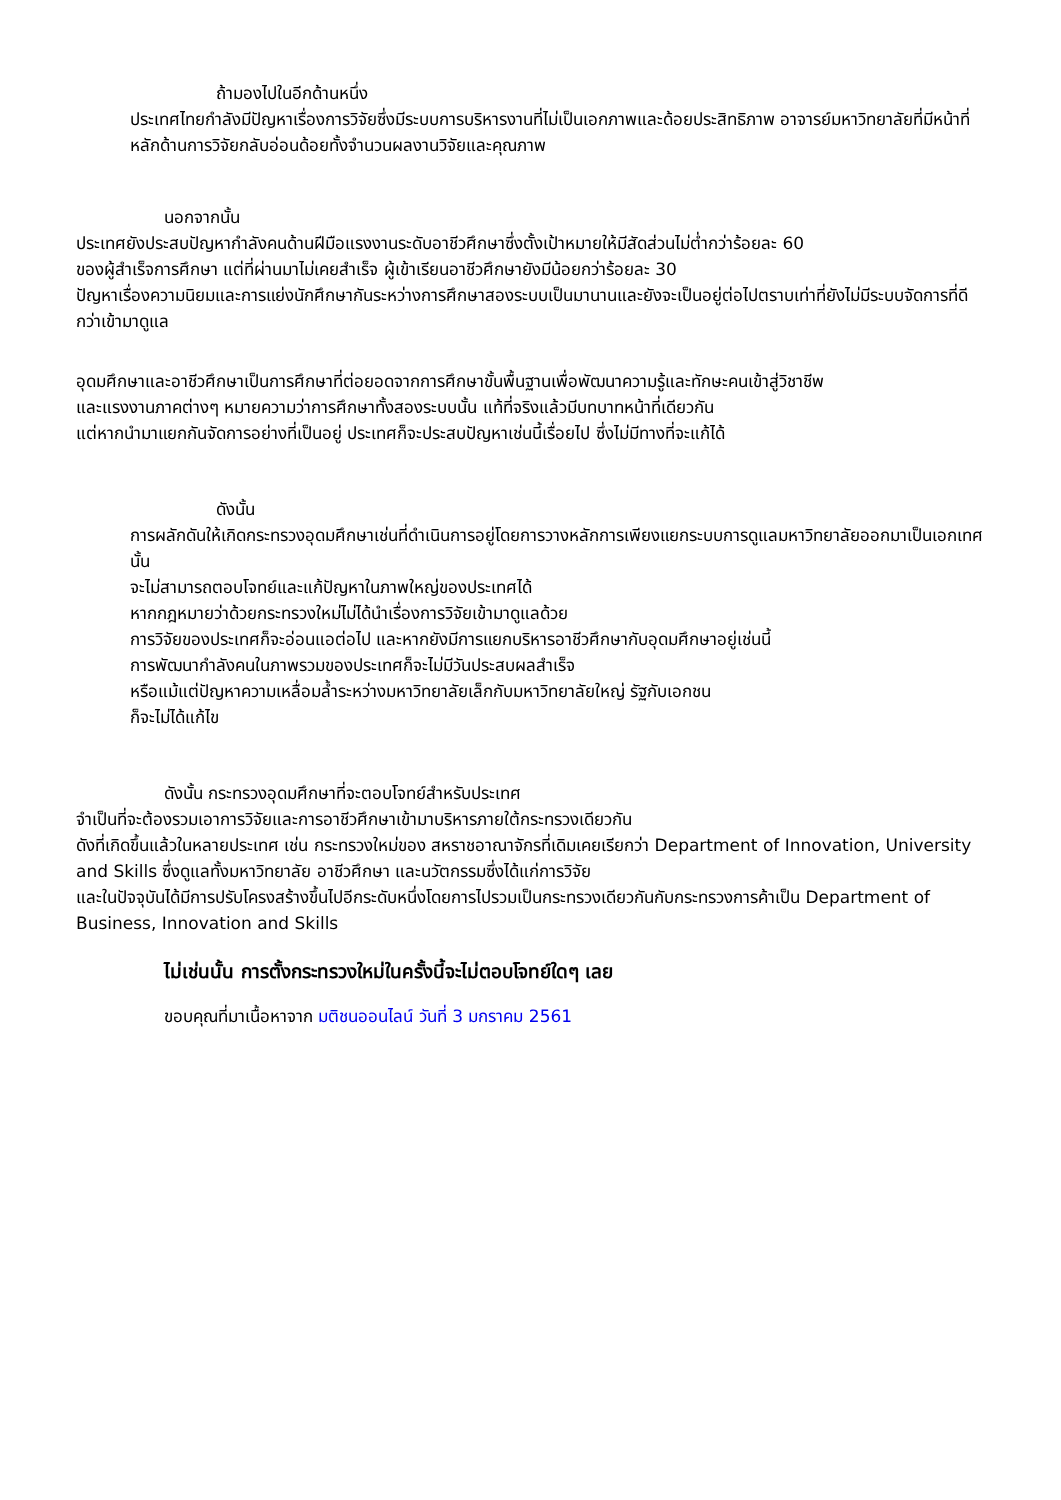ถ้ามองไปในอีกด้านหนึ่ง
ประเทศไทยกำลังมีปัญหาเรื่องการวิจัยซึ่งมีระบบการบริหารงานที่ไม่เป็นเอกภาพและด้อยประสิทธิภาพ อาจารย์มหาวิทยาลัยที่มีหน้าที่หลักด้านการวิจัยกลับอ่อนด้อยทั้งจำนวนผลงานวิจัยและคุณภาพ
นอกจากนั้น
ประเทศยังประสบปัญหากำลังคนด้านฝีมือแรงงานระดับอาชีวศึกษาซึ่งตั้งเป้าหมายให้มีสัดส่วนไม่ต่ำกว่าร้อยละ 60
ของผู้สำเร็จการศึกษา แต่ที่ผ่านมาไม่เคยสำเร็จ ผู้เข้าเรียนอาชีวศึกษายังมีน้อยกว่าร้อยละ 30
ปัญหาเรื่องความนิยมและการแย่งนักศึกษากันระหว่างการศึกษาสองระบบเป็นมานานและยังจะเป็นอยู่ต่อไปตราบเท่าที่ยังไม่มีระบบจัดการที่ดีกว่าเข้ามาดูแล
อุดมศึกษาและอาชีวศึกษาเป็นการศึกษาที่ต่อยอดจากการศึกษาขั้นพื้นฐานเพื่อพัฒนาความรู้และทักษะคนเข้าสู่วิชาชีพ
และแรงงานภาคต่างๆ หมายความว่าการศึกษาทั้งสองระบบนั้น แท้ที่จริงแล้วมีบทบาทหน้าที่เดียวกัน
แต่หากนำมาแยกกันจัดการอย่างที่เป็นอยู่ ประเทศก็จะประสบปัญหาเช่นนี้เรื่อยไป ซึ่งไม่มีทางที่จะแก้ได้
ดังนั้น
การผลักดันให้เกิดกระทรวงอุดมศึกษาเช่นที่ดำเนินการอยู่โดยการวางหลักการเพียงแยกระบบการดูแลมหาวิทยาลัยออกมาเป็นเอกเทศนั้น
จะไม่สามารถตอบโจทย์และแก้ปัญหาในภาพใหญ่ของประเทศได้
หากกฎหมายว่าด้วยกระทรวงใหม่ไม่ได้นำเรื่องการวิจัยเข้ามาดูแลด้วย
การวิจัยของประเทศก็จะอ่อนแอต่อไป และหากยังมีการแยกบริหารอาชีวศึกษากับอุดมศึกษาอยู่เช่นนี้
การพัฒนากำลังคนในภาพรวมของประเทศก็จะไม่มีวันประสบผลสำเร็จ
หรือแม้แต่ปัญหาความเหลื่อมล้ำระหว่างมหาวิทยาลัยเล็กกับมหาวิทยาลัยใหญ่ รัฐกับเอกชน
ก็จะไม่ได้แก้ไข
ดังนั้น กระทรวงอุดมศึกษาที่จะตอบโจทย์สำหรับประเทศ
จำเป็นที่จะต้องรวมเอาการวิจัยและการอาชีวศึกษาเข้ามาบริหารภายใต้กระทรวงเดียวกัน
ดังที่เกิดขึ้นแล้วในหลายประเทศ เช่น กระทรวงใหม่ของ สหราชอาณาจักรที่เดิมเคยเรียกว่า Department of Innovation, University and Skills ซึ่งดูแลทั้งมหาวิทยาลัย อาชีวศึกษา และนวัตกรรมซึ่งได้แก่การวิจัย
และในปัจจุบันได้มีการปรับโครงสร้างขึ้นไปอีกระดับหนึ่งโดยการไปรวมเป็นกระทรวงเดียวกันกับกระทรวงการค้าเป็น Department of Business, Innovation and Skills
ไม่เช่นนั้น การตั้งกระทรวงใหม่ในครั้งนี้จะไม่ตอบโจทย์ใดๆ เลย
ขอบคุณที่มาเนื้อหาจาก มติชนออนไลน์ วันที่ 3 มกราคม 2561